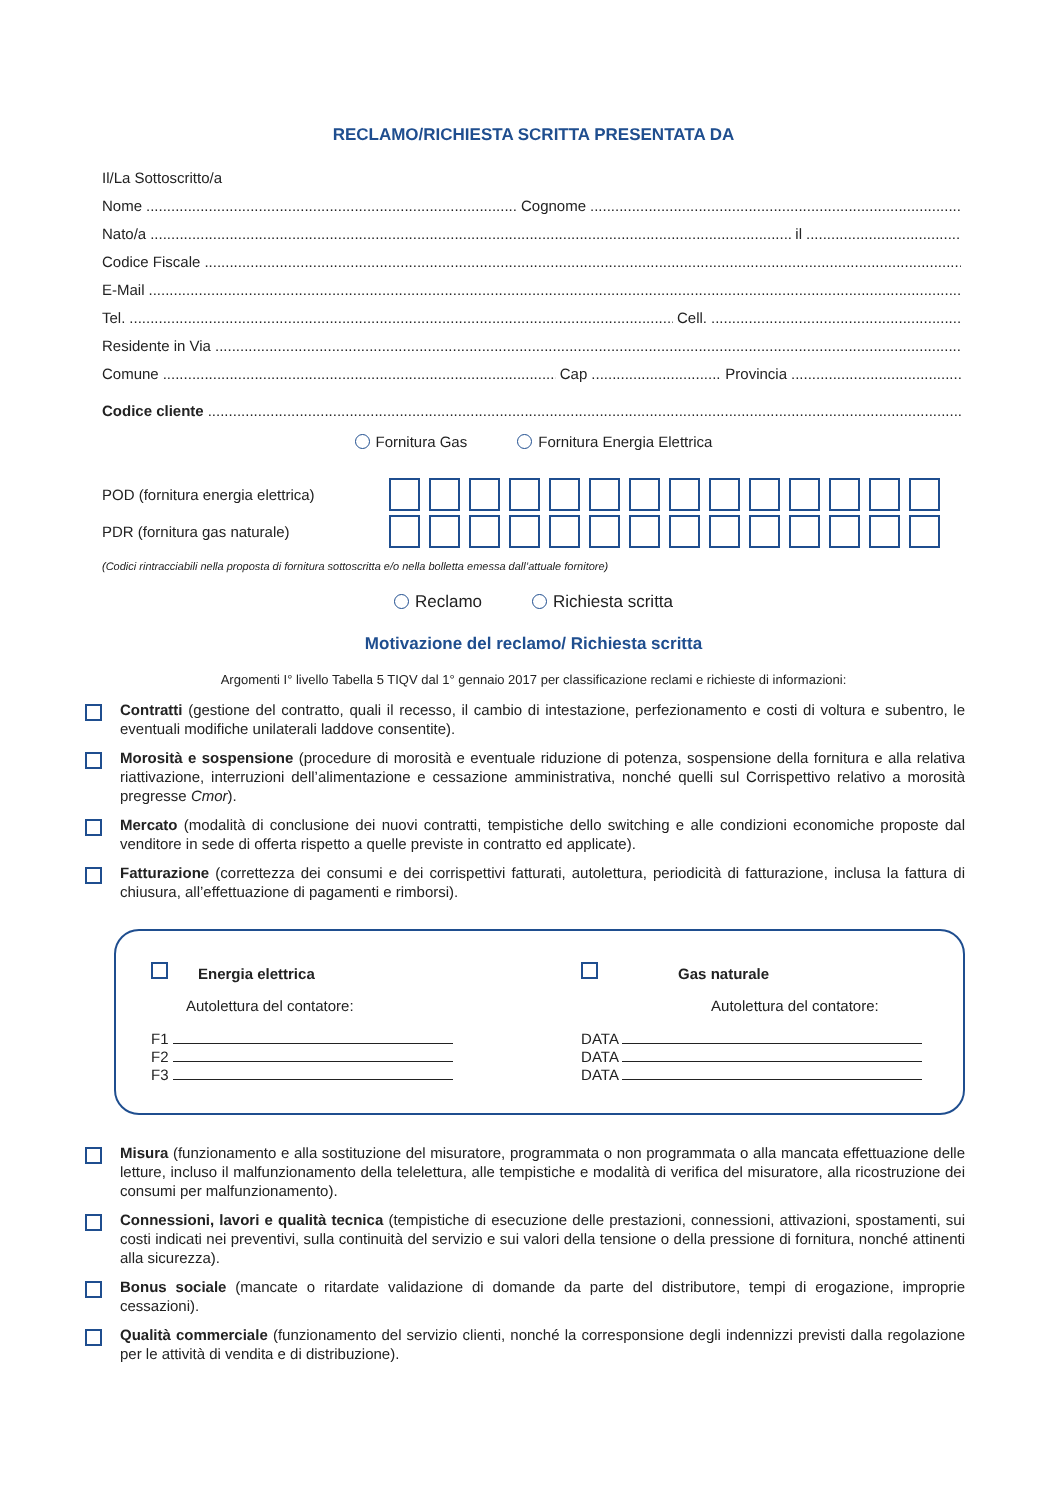RECLAMO/RICHIESTA SCRITTA PRESENTATA DA
Il/La Sottoscritto/a
Nome Cognome
Nato/a il
Codice Fiscale
E-Mail
Tel. Cell.
Residente in Via
Comune Cap Provincia
Codice cliente
Fornitura Gas Fornitura Energia Elettrica
POD (fornitura energia elettrica)
PDR (fornitura gas naturale)
(Codici rintracciabili nella proposta di fornitura sottoscritta e/o nella bolletta emessa dall’attuale fornitore)
Reclamo Richiesta scritta
Motivazione del reclamo/ Richiesta scritta
Argomenti I° livello Tabella 5 TIQV dal 1° gennaio 2017 per classificazione reclami e richieste di informazioni:
Contratti (gestione del contratto, quali il recesso, il cambio di intestazione, perfezionamento e costi di voltura e subentro, le eventuali modifiche unilaterali laddove consentite).
Morosità e sospensione (procedure di morosità e eventuale riduzione di potenza, sospensione della fornitura e alla relativa riattivazione, interruzioni dell’alimentazione e cessazione amministrativa, nonché quelli sul Corrispettivo relativo a morosità pregresse Cmor).
Mercato (modalità di conclusione dei nuovi contratti, tempistiche dello switching e alle condizioni economiche proposte dal venditore in sede di offerta rispetto a quelle previste in contratto ed applicate).
Fatturazione (correttezza dei consumi e dei corrispettivi fatturati, autolettura, periodicità di fatturazione, inclusa la fattura di chiusura, all’effettuazione di pagamenti e rimborsi).
Energia elettrica
Autolettura del contatore:
F1
F2
F3
Gas naturale
Autolettura del contatore:
DATA
DATA
DATA
Misura (funzionamento e alla sostituzione del misuratore, programmata o non programmata o alla mancata effettuazione delle letture, incluso il malfunzionamento della telelettura, alle tempistiche e modalità di verifica del misuratore, alla ricostruzione dei consumi per malfunzionamento).
Connessioni, lavori e qualità tecnica (tempistiche di esecuzione delle prestazioni, connessioni, attivazioni, spostamenti, sui costi indicati nei preventivi, sulla continuità del servizio e sui valori della tensione o della pressione di fornitura, nonché attinenti alla sicurezza).
Bonus sociale (mancate o ritardate validazione di domande da parte del distributore, tempi di erogazione, improprie cessazioni).
Qualità commerciale (funzionamento del servizio clienti, nonché la corresponsione degli indennizzi previsti dalla regolazione per le attività di vendita e di distribuzione).